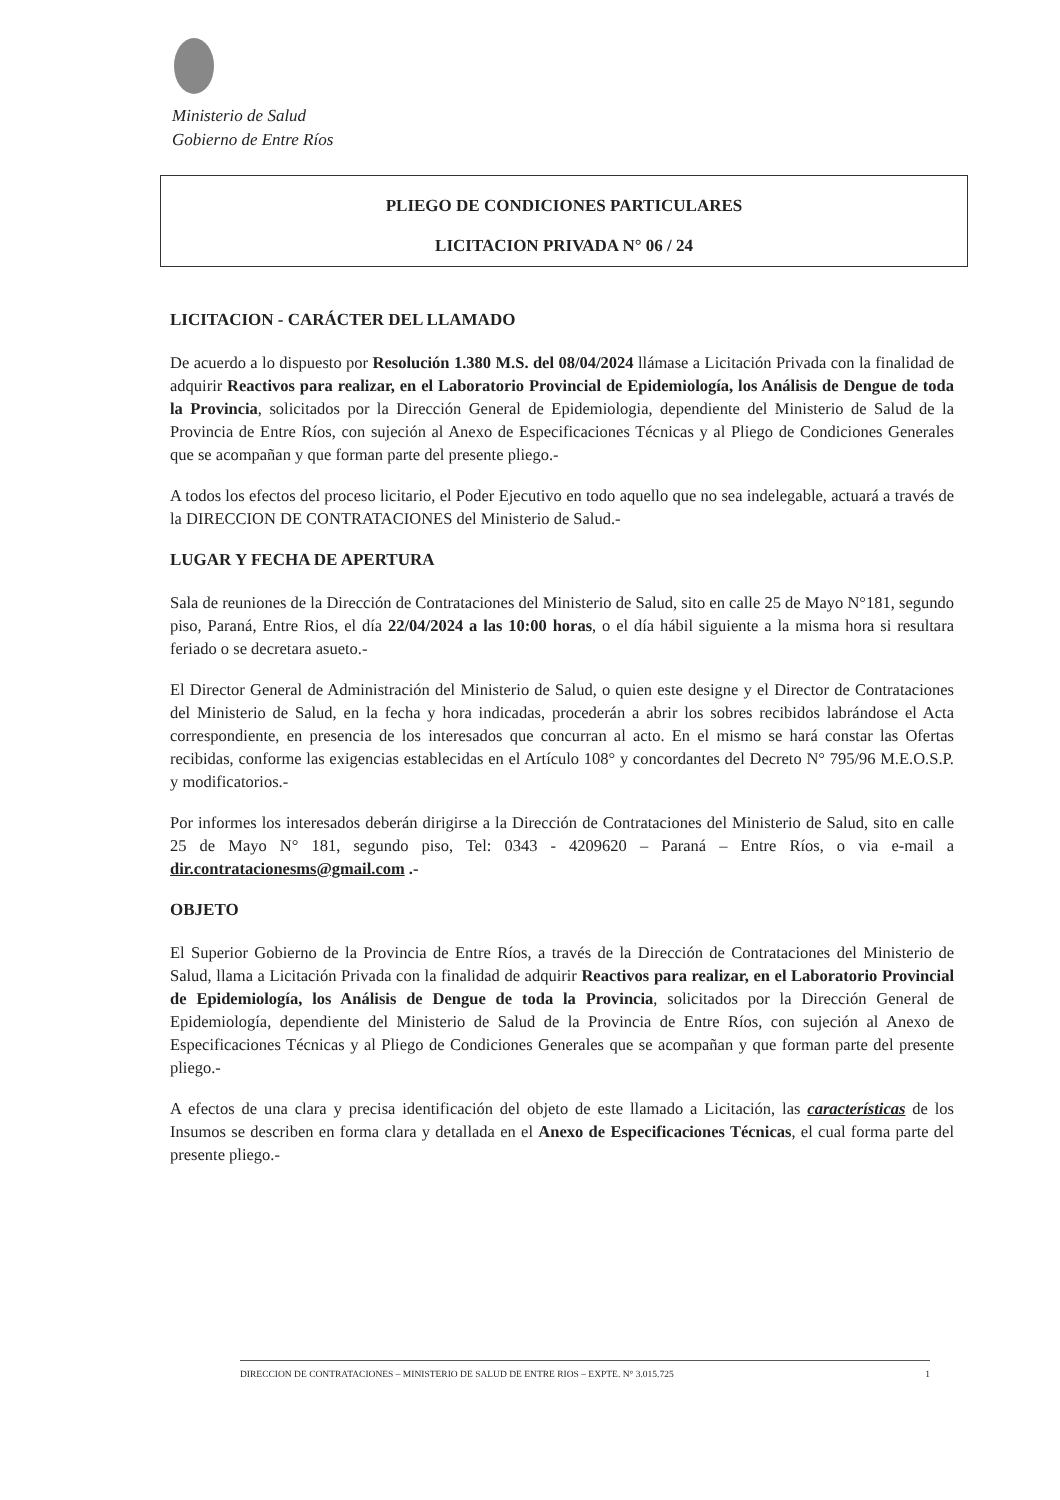Ministerio de Salud
Gobierno de Entre Ríos
PLIEGO DE CONDICIONES PARTICULARES
LICITACION PRIVADA N° 06 / 24
LICITACION - CARÁCTER DEL LLAMADO
De acuerdo a lo dispuesto por Resolución 1.380 M.S. del 08/04/2024 llámase a Licitación Privada con la finalidad de adquirir Reactivos para realizar, en el Laboratorio Provincial de Epidemiología, los Análisis de Dengue de toda la Provincia, solicitados por la Dirección General de Epidemiologia, dependiente del Ministerio de Salud de la Provincia de Entre Ríos, con sujeción al Anexo de Especificaciones Técnicas y al Pliego de Condiciones Generales que se acompañan y que forman parte del presente pliego.-
A todos los efectos del proceso licitario, el Poder Ejecutivo en todo aquello que no sea indelegable, actuará a través de la DIRECCION DE CONTRATACIONES del Ministerio de Salud.-
LUGAR Y FECHA DE APERTURA
Sala de reuniones de la Dirección de Contrataciones del Ministerio de Salud, sito en calle 25 de Mayo N°181, segundo piso, Paraná, Entre Rios, el día 22/04/2024 a las 10:00 horas, o el día hábil siguiente a la misma hora si resultara feriado o se decretara asueto.-
El Director General de Administración del Ministerio de Salud, o quien este designe y el Director de Contrataciones del Ministerio de Salud, en la fecha y hora indicadas, procederán a abrir los sobres recibidos labrándose el Acta correspondiente, en presencia de los interesados que concurran al acto. En el mismo se hará constar las Ofertas recibidas, conforme las exigencias establecidas en el Artículo 108° y concordantes del Decreto N° 795/96 M.E.O.S.P. y modificatorios.-
Por informes los interesados deberán dirigirse a la Dirección de Contrataciones del Ministerio de Salud, sito en calle 25 de Mayo N° 181, segundo piso, Tel: 0343 - 4209620 – Paraná – Entre Ríos, o via e-mail a dir.contratacionesms@gmail.com .-
OBJETO
El Superior Gobierno de la Provincia de Entre Ríos, a través de la Dirección de Contrataciones del Ministerio de Salud, llama a Licitación Privada con la finalidad de adquirir Reactivos para realizar, en el Laboratorio Provincial de Epidemiología, los Análisis de Dengue de toda la Provincia, solicitados por la Dirección General de Epidemiología, dependiente del Ministerio de Salud de la Provincia de Entre Ríos, con sujeción al Anexo de Especificaciones Técnicas y al Pliego de Condiciones Generales que se acompañan y que forman parte del presente pliego.-
A efectos de una clara y precisa identificación del objeto de este llamado a Licitación, las características de los Insumos se describen en forma clara y detallada en el Anexo de Especificaciones Técnicas, el cual forma parte del presente pliego.-
DIRECCION DE CONTRATACIONES – MINISTERIO DE SALUD DE ENTRE RIOS – EXPTE. N° 3.015.725 1